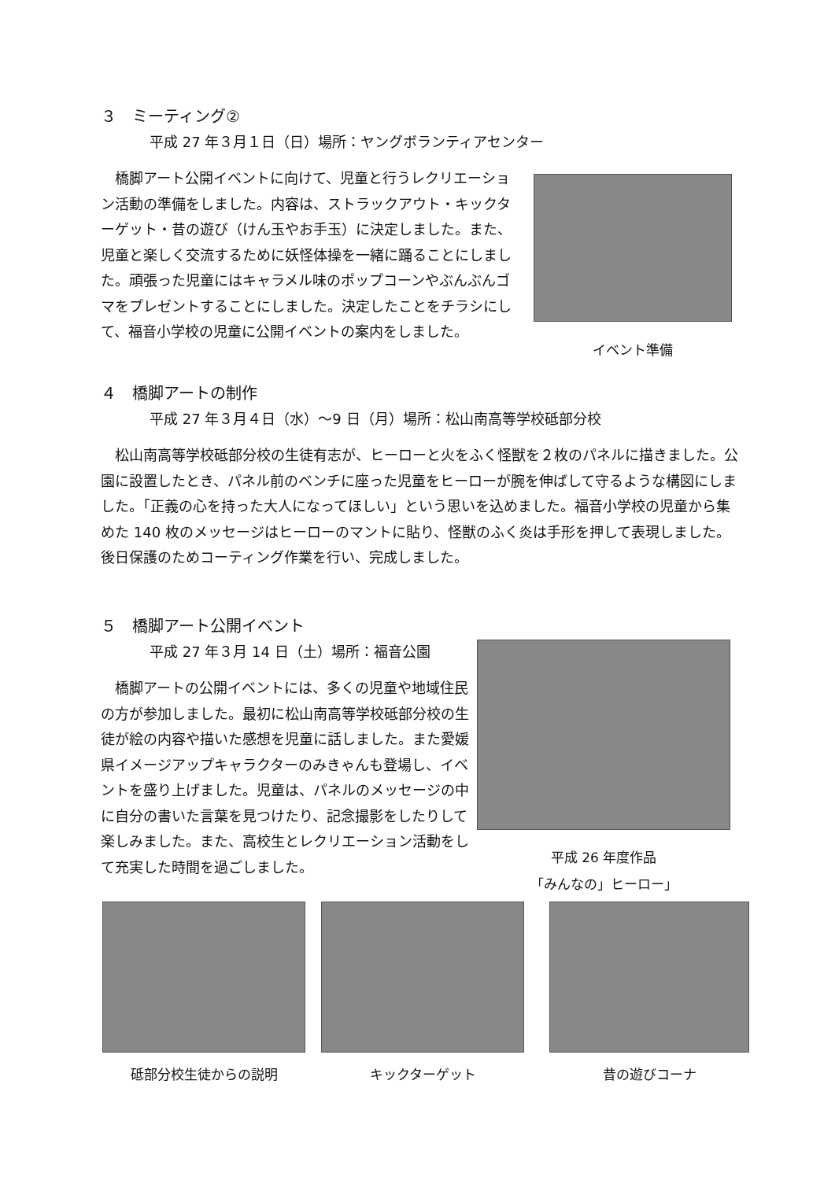３　ミーティング②
平成 27 年３月１日（日）場所：ヤングボランティアセンター
　橋脚アート公開イベントに向けて、児童と行うレクリエーション活動の準備をしました。内容は、ストラックアウト・キックターゲット・昔の遊び（けん玉やお手玉）に決定しました。また、児童と楽しく交流するために妖怪体操を一緒に踊ることにしました。頑張った児童にはキャラメル味のポップコーンやぶんぶんゴマをプレゼントすることにしました。決定したことをチラシにして、福音小学校の児童に公開イベントの案内をしました。
イベント準備
４　橋脚アートの制作
平成 27 年３月４日（水）～9 日（月）場所：松山南高等学校砥部分校
　松山南高等学校砥部分校の生徒有志が、ヒーローと火をふく怪獣を２枚のパネルに描きました。公園に設置したとき、パネル前のベンチに座った児童をヒーローが腕を伸ばして守るような構図にしました。「正義の心を持った大人になってほしい」という思いを込めました。福音小学校の児童から集めた 140 枚のメッセージはヒーローのマントに貼り、怪獣のふく炎は手形を押して表現しました。後日保護のためコーティング作業を行い、完成しました。
５　橋脚アート公開イベント
平成 27 年３月 14 日（土）場所：福音公園
　橋脚アートの公開イベントには、多くの児童や地域住民の方が参加しました。最初に松山南高等学校砥部分校の生徒が絵の内容や描いた感想を児童に話しました。また愛媛県イメージアップキャラクターのみきゃんも登場し、イベントを盛り上げました。児童は、パネルのメッセージの中に自分の書いた言葉を見つけたり、記念撮影をしたりして楽しみました。また、高校生とレクリエーション活動をして充実した時間を過ごしました。
平成 26 年度作品
「みんなの」ヒーロー」
砥部分校生徒からの説明 キックターゲット 昔の遊びコーナ